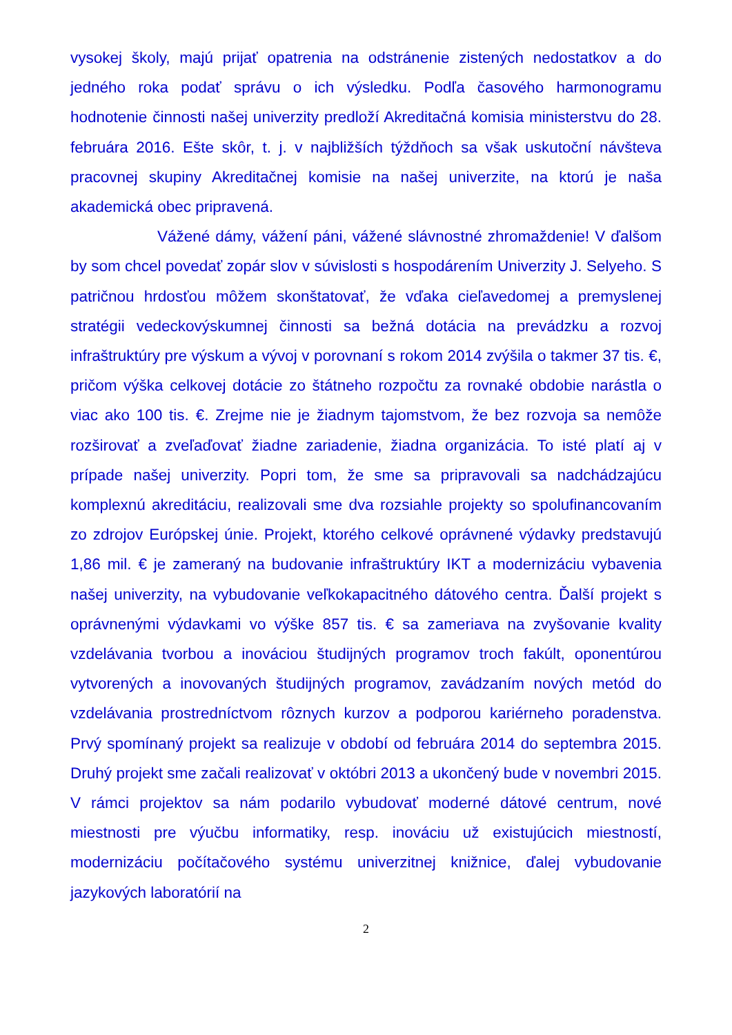vysokej školy, majú prijať opatrenia na odstránenie zistených nedostatkov a do jedného roka podať správu o ich výsledku. Podľa časového harmonogramu hodnotenie činnosti našej univerzity predloží Akreditačná komisia ministerstvu do 28. februára 2016. Ešte skôr, t. j. v najbližších týždňoch sa však uskutoční návšteva pracovnej skupiny Akreditačnej komisie na našej univerzite, na ktorú je naša akademická obec pripravená.
Vážené dámy, vážení páni, vážené slávnostné zhromaždenie! V ďalšom by som chcel povedať zopár slov v súvislosti s hospodárením Univerzity J. Selyeho. S patričnou hrdosťou môžem skonštatovať, že vďaka cieľavedomej a premyslenej stratégii vedeckovýskumnej činnosti sa bežná dotácia na prevádzku a rozvoj infraštruktúry pre výskum a vývoj v porovnaní s rokom 2014 zvýšila o takmer 37 tis. €, pričom výška celkovej dotácie zo štátneho rozpočtu za rovnaké obdobie narástla o viac ako 100 tis. €. Zrejme nie je žiadnym tajomstvom, že bez rozvoja sa nemôže rozširovať a zveľaďovať žiadne zariadenie, žiadna organizácia. To isté platí aj v prípade našej univerzity. Popri tom, že sme sa pripravovali sa nadchádzajúcu komplexnú akreditáciu, realizovali sme dva rozsiahle projekty so spolufinancovaním zo zdrojov Európskej únie. Projekt, ktorého celkové oprávnené výdavky predstavujú 1,86 mil. € je zameraný na budovanie infraštruktúry IKT a modernizáciu vybavenia našej univerzity, na vybudovanie veľkokapacitného dátového centra. Ďalší projekt s oprávnenými výdavkami vo výške 857 tis. € sa zameriava na zvyšovanie kvality vzdelávania tvorbou a inováciou študijných programov troch fakúlt, oponentúrou vytvorených a inovovaných študijných programov, zavádzaním nových metód do vzdelávania prostredníctvom rôznych kurzov a podporou kariérneho poradenstva. Prvý spomínaný projekt sa realizuje v období od februára 2014 do septembra 2015. Druhý projekt sme začali realizovať v októbri 2013 a ukončený bude v novembri 2015. V rámci projektov sa nám podarilo vybudovať moderné dátové centrum, nové miestnosti pre výučbu informatiky, resp. inováciu už existujúcich miestností, modernizáciu počítačového systému univerzitnej knižnice, ďalej vybudovanie jazykových laboratórií na
2